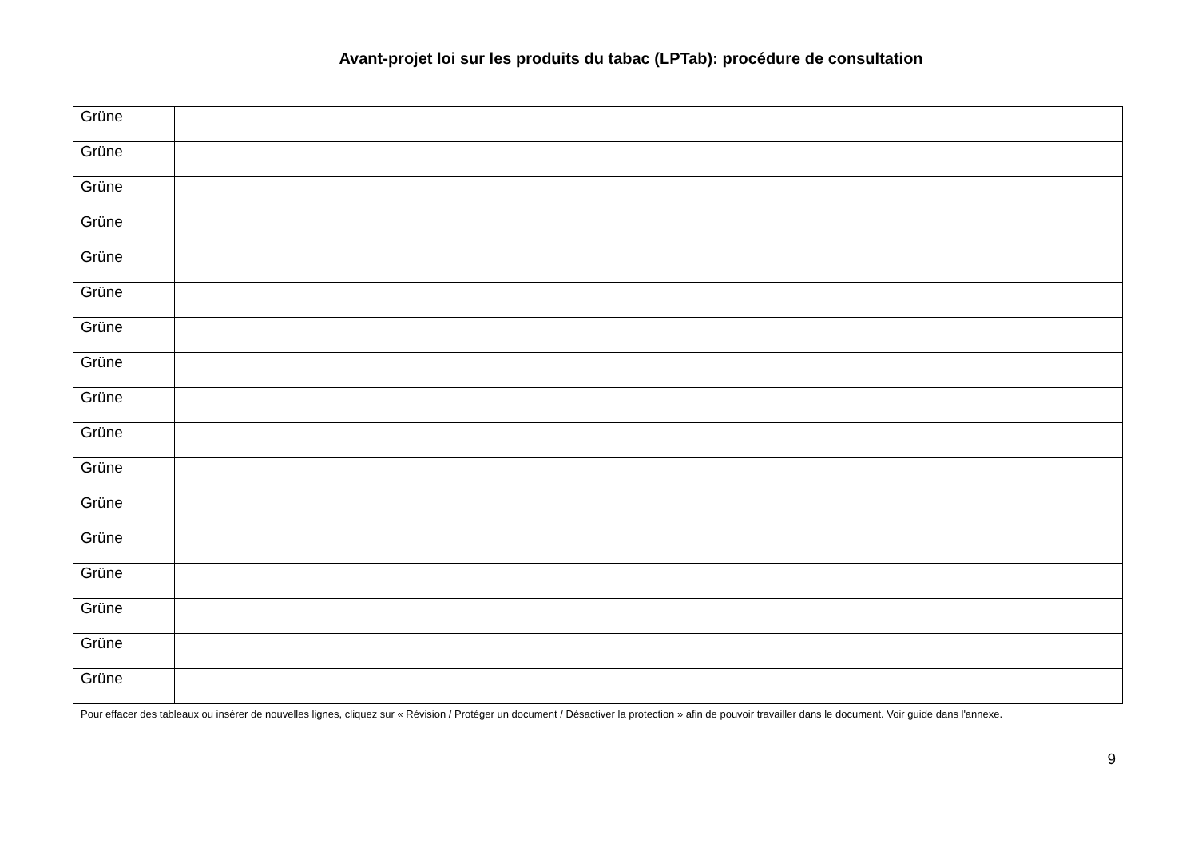Avant-projet loi sur les produits du tabac (LPTab): procédure de consultation
| Grüne | | |
| Grüne | | |
| Grüne | | |
| Grüne | | |
| Grüne | | |
| Grüne | | |
| Grüne | | |
| Grüne | | |
| Grüne | | |
| Grüne | | |
| Grüne | | |
| Grüne | | |
| Grüne | | |
| Grüne | | |
| Grüne | | |
| Grüne | | |
| Grüne | | |
Pour effacer des tableaux ou insérer de nouvelles lignes, cliquez sur « Révision / Protéger un document / Désactiver la protection » afin de pouvoir travailler dans le document. Voir guide dans l'annexe.
9